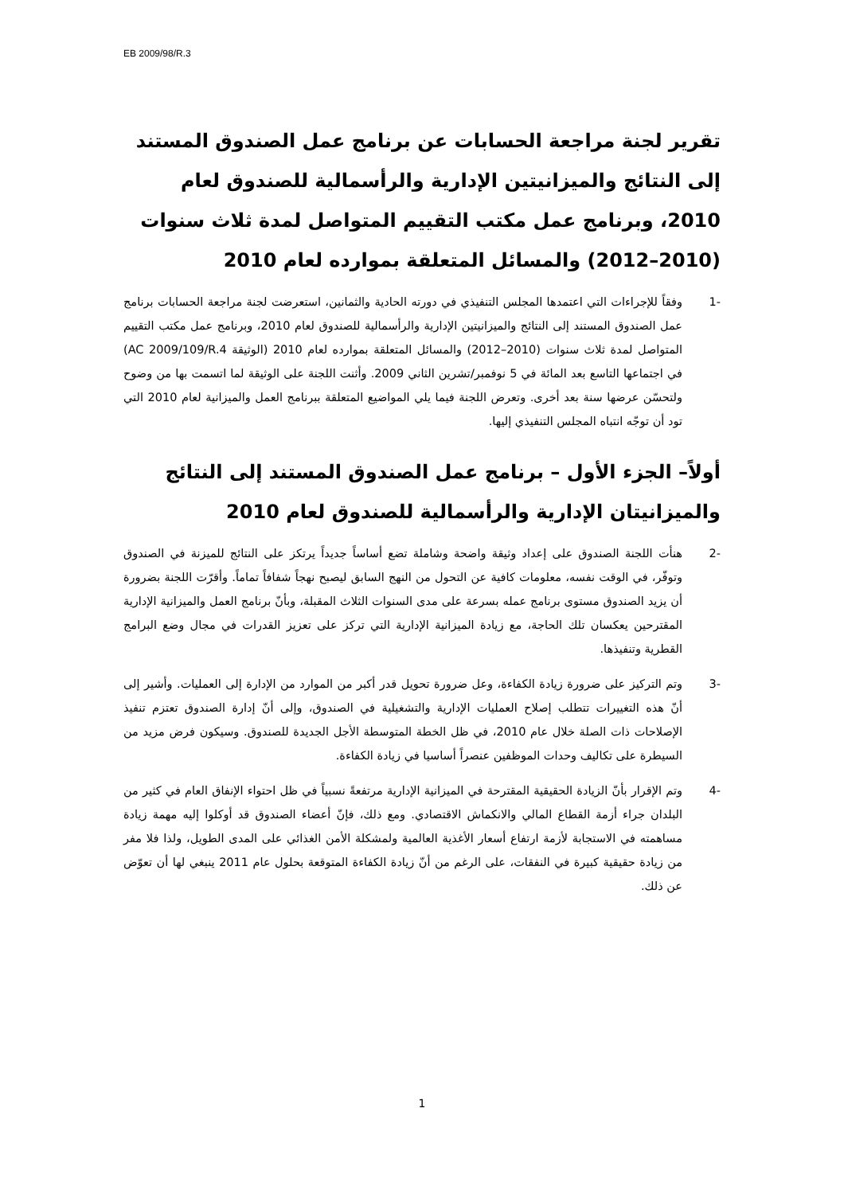EB 2009/98/R.3
تقرير لجنة مراجعة الحسابات عن برنامج عمل الصندوق المستند إلى النتائج والميزانيتين الإدارية والرأسمالية للصندوق لعام 2010، وبرنامج عمل مكتب التقييم المتواصل لمدة ثلاث سنوات (2010–2012) والمسائل المتعلقة بموارده لعام 2010
-1 وفقاً للإجراءات التي اعتمدها المجلس التنفيذي في دورته الحادية والثمانين، استعرضت لجنة مراجعة الحسابات برنامج عمل الصندوق المستند إلى النتائج والميزانيتين الإدارية والرأسمالية للصندوق لعام 2010، وبرنامج عمل مكتب التقييم المتواصل لمدة ثلاث سنوات (2010–2012) والمسائل المتعلقة بموارده لعام 2010 (الوثيقة AC 2009/109/R.4) في اجتماعها التاسع بعد المائة في 5 نوفمبر/تشرين الثاني 2009. وأثنت اللجنة على الوثيقة لما اتسمت بها من وضوح ولتحسّن عرضها سنة بعد أخرى. وتعرض اللجنة فيما يلي المواضيع المتعلقة ببرنامج العمل والميزانية لعام 2010 التي تود أن توجّه انتباه المجلس التنفيذي إليها.
أولاً– الجزء الأول – برنامج عمل الصندوق المستند إلى النتائج والميزانيتان الإدارية والرأسمالية للصندوق لعام 2010
-2 هنأت اللجنة الصندوق على إعداد وثيقة واضحة وشاملة تضع أساساً جديداً يرتكز على النتائج للميزنة في الصندوق وتوفّر، في الوقت نفسه، معلومات كافية عن التحول من النهج السابق ليصبح نهجاً شفافاً تماماً. وأقرّت اللجنة بضرورة أن يزيد الصندوق مستوى برنامج عمله بسرعة على مدى السنوات الثلاث المقبلة، وبأنّ برنامج العمل والميزانية الإدارية المقترحين يعكسان تلك الحاجة، مع زيادة الميزانية الإدارية التي تركز على تعزيز القدرات في مجال وضع البرامج القطرية وتنفيذها.
-3 وتم التركيز على ضرورة زيادة الكفاءة، وعل ضرورة تحويل قدر أكبر من الموارد من الإدارة إلى العمليات. وأشير إلى أنّ هذه التغييرات تتطلب إصلاح العمليات الإدارية والتشغيلية في الصندوق، وإلى أنّ إدارة الصندوق تعتزم تنفيذ الإصلاحات ذات الصلة خلال عام 2010، في ظل الخطة المتوسطة الأجل الجديدة للصندوق. وسيكون فرض مزيد من السيطرة على تكاليف وحدات الموظفين عنصراً أساسيا في زيادة الكفاءة.
-4 وتم الإقرار بأنّ الزيادة الحقيقية المقترحة في الميزانية الإدارية مرتفعةً نسبياً في ظل احتواء الإنفاق العام في كثير من البلدان جراء أزمة القطاع المالي والانكماش الاقتصادي. ومع ذلك، فإنّ أعضاء الصندوق قد أوكلوا إليه مهمة زيادة مساهمته في الاستجابة لأزمة ارتفاع أسعار الأغذية العالمية ولمشكلة الأمن الغذائي على المدى الطويل، ولذا فلا مفر من زيادة حقيقية كبيرة في النفقات، على الرغم من أنّ زيادة الكفاءة المتوقعة بحلول عام 2011 ينبغي لها أن تعوّض عن ذلك.
1